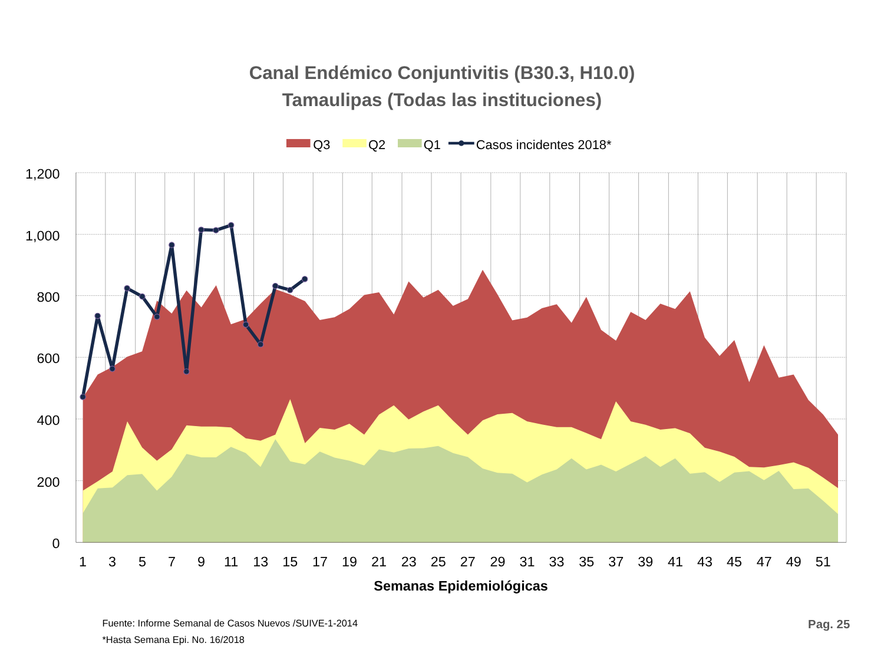Canal Endémico Conjuntivitis (B30.3, H10.0)
Tamaulipas (Todas las instituciones)
Q3
Q2
Q1
Casos incidentes 2018*
1,200
1,000
800
600
400
200
0
1
3
5
7
9
11
13
15
17
19
21
23
25
27
29
31
33
35
37
39
41
43
45
47
49
51
Semanas Epidemiológicas
Fuente: Informe Semanal de Casos Nuevos /SUIVE-1-2014
*Hasta Semana Epi. No. 16/2018
Pag. 25